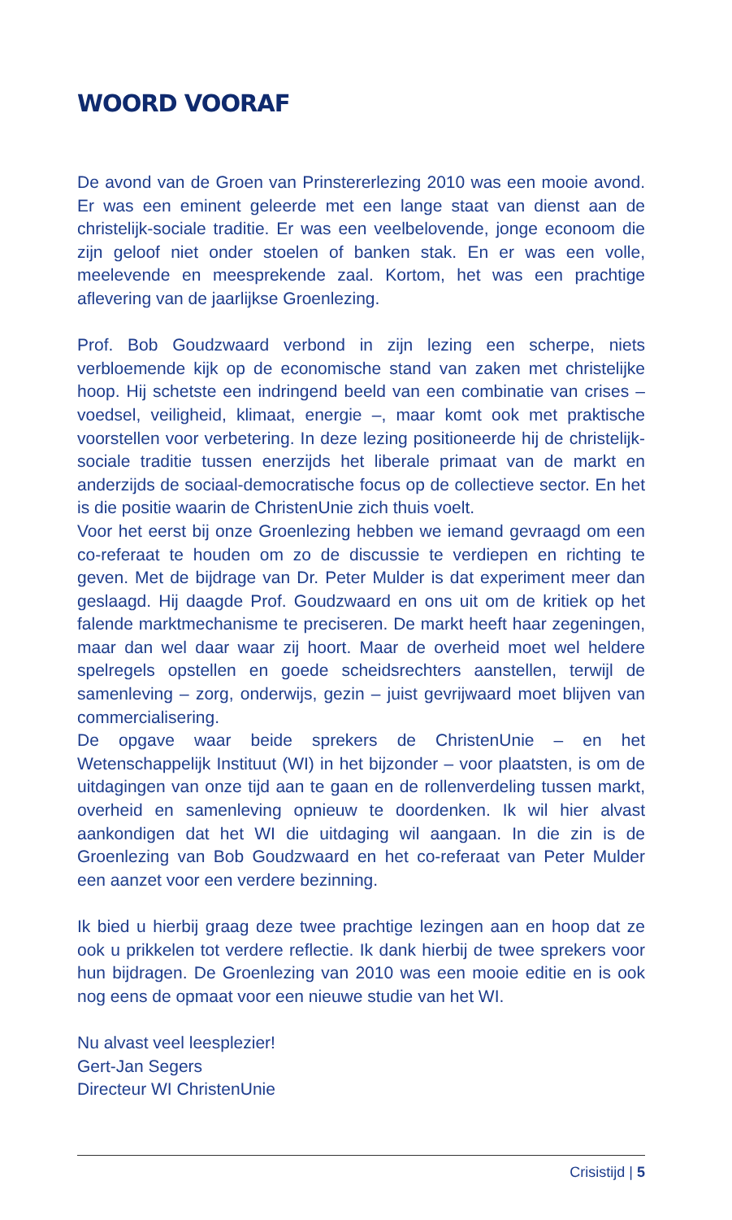WOORD VOORAF
De avond van de Groen van Prinstererlezing 2010 was een mooie avond. Er was een eminent geleerde met een lange staat van dienst aan de christelijk-sociale traditie. Er was een veelbelovende, jonge econoom die zijn geloof niet onder stoelen of banken stak. En er was een volle, meelevende en meesprekende zaal. Kortom, het was een prachtige aflevering van de jaarlijkse Groenlezing.
Prof. Bob Goudzwaard verbond in zijn lezing een scherpe, niets verbloemende kijk op de economische stand van zaken met christelijke hoop. Hij schetste een indringend beeld van een combinatie van crises – voedsel, veiligheid, klimaat, energie –, maar komt ook met praktische voorstellen voor verbetering. In deze lezing positioneerde hij de christelijk-sociale traditie tussen enerzijds het liberale primaat van de markt en anderzijds de sociaal-democratische focus op de collectieve sector. En het is die positie waarin de ChristenUnie zich thuis voelt.
Voor het eerst bij onze Groenlezing hebben we iemand gevraagd om een co-referaat te houden om zo de discussie te verdiepen en richting te geven. Met de bijdrage van Dr. Peter Mulder is dat experiment meer dan geslaagd. Hij daagde Prof. Goudzwaard en ons uit om de kritiek op het falende marktmechanisme te preciseren. De markt heeft haar zegeningen, maar dan wel daar waar zij hoort. Maar de overheid moet wel heldere spelregels opstellen en goede scheidsrechters aanstellen, terwijl de samenleving – zorg, onderwijs, gezin – juist gevrijwaard moet blijven van commercialisering.
De opgave waar beide sprekers de ChristenUnie – en het Wetenschappelijk Instituut (WI) in het bijzonder – voor plaatsten, is om de uitdagingen van onze tijd aan te gaan en de rollenverdeling tussen markt, overheid en samenleving opnieuw te doordenken. Ik wil hier alvast aankondigen dat het WI die uitdaging wil aangaan. In die zin is de Groenlezing van Bob Goudzwaard en het co-referaat van Peter Mulder een aanzet voor een verdere bezinning.
Ik bied u hierbij graag deze twee prachtige lezingen aan en hoop dat ze ook u prikkelen tot verdere reflectie. Ik dank hierbij de twee sprekers voor hun bijdragen. De Groenlezing van 2010 was een mooie editie en is ook nog eens de opmaat voor een nieuwe studie van het WI.
Nu alvast veel leesplezier!
Gert-Jan Segers
Directeur WI ChristenUnie
Crisistijd | 5